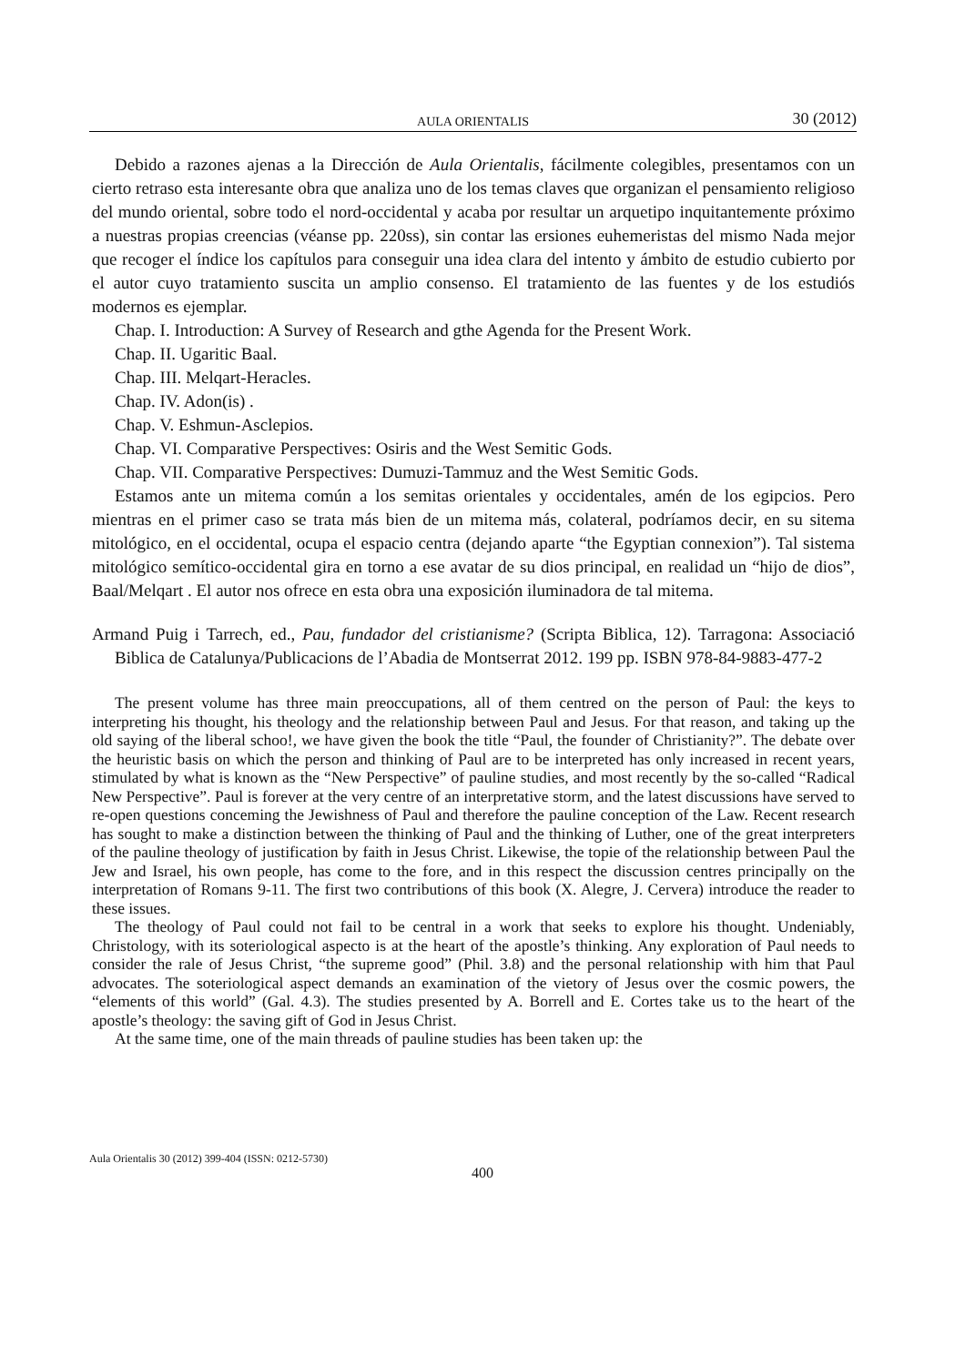AULA ORIENTALIS 30 (2012)
Debido a razones ajenas a la Dirección de Aula Orientalis, fácilmente colegibles, presentamos con un cierto retraso esta interesante obra que analiza uno de los temas claves que organizan el pensamiento religioso del mundo oriental, sobre todo el nord-occidental y acaba por resultar un arquetipo inquitantemente próximo a nuestras propias creencias (véanse pp. 220ss), sin contar las ersiones euhemeristas del mismo Nada mejor que recoger el índice los capítulos para conseguir una idea clara del intento y ámbito de estudio cubierto por el autor cuyo tratamiento suscita un amplio consenso. El tratamiento de las fuentes y de los estudiós modernos es ejemplar.
Chap. I. Introduction: A Survey of Research and gthe Agenda for the Present Work.
Chap. II. Ugaritic Baal.
Chap. III. Melqart-Heracles.
Chap. IV. Adon(is) .
Chap. V. Eshmun-Asclepios.
Chap. VI. Comparative Perspectives: Osiris and the West Semitic Gods.
Chap. VII. Comparative Perspectives: Dumuzi-Tammuz and the West Semitic Gods.
Estamos ante un mitema común a los semitas orientales y occidentales, amén de los egipcios. Pero mientras en el primer caso se trata más bien de un mitema más, colateral, podríamos decir, en su sitema mitológico, en el occidental, ocupa el espacio centra (dejando aparte “the Egyptian connexion”). Tal sistema mitológico semítico-occidental gira en torno a ese avatar de su dios principal, en realidad un “hijo de dios”, Baal/Melqart . El autor nos ofrece en esta obra una exposición iluminadora de tal mitema.
Armand Puig i Tarrech, ed., Pau, fundador del cristianisme? (Scripta Biblica, 12). Tarragona: Associació Biblica de Catalunya/Publicacions de l’Abadia de Montserrat 2012. 199 pp. ISBN 978-84-9883-477-2
The present volume has three main preoccupations, all of them centred on the person of Paul: the keys to interpreting his thought, his theology and the relationship between Paul and Jesus. For that reason, and taking up the old saying of the liberal schoo!, we have given the book the title “Paul, the founder of Christianity?”. The debate over the heuristic basis on which the person and thinking of Paul are to be interpreted has only increased in recent years, stimulated by what is known as the “New Perspective” of pauline studies, and most recently by the so-called “Radical New Perspective”. Paul is forever at the very centre of an interpretative storm, and the latest discussions have served to re-open questions conceming the Jewishness of Paul and therefore the pauline conception of the Law. Recent research has sought to make a distinction between the thinking of Paul and the thinking of Luther, one of the great interpreters of the pauline theology of justification by faith in Jesus Christ. Likewise, the topie of the relationship between Paul the Jew and Israel, his own people, has come to the fore, and in this respect the discussion centres principally on the interpretation of Romans 9-11. The first two contributions of this book (X. Alegre, J. Cervera) introduce the reader to these issues.
The theology of Paul could not fail to be central in a work that seeks to explore his thought. Undeniably, Christology, with its soteriological aspecto is at the heart of the apostle’s thinking. Any exploration of Paul needs to consider the rale of Jesus Christ, “the supreme good” (Phil. 3.8) and the personal relationship with him that Paul advocates. The soteriological aspect demands an examination of the vietory of Jesus over the cosmic powers, the “elements of this world” (Gal. 4.3). The studies presented by A. Borrell and E. Cortes take us to the heart of the apostle’s theology: the saving gift of God in Jesus Christ.
At the same time, one of the main threads of pauline studies has been taken up: the
Aula Orientalis 30 (2012) 399-404 (ISSN: 0212-5730)
400